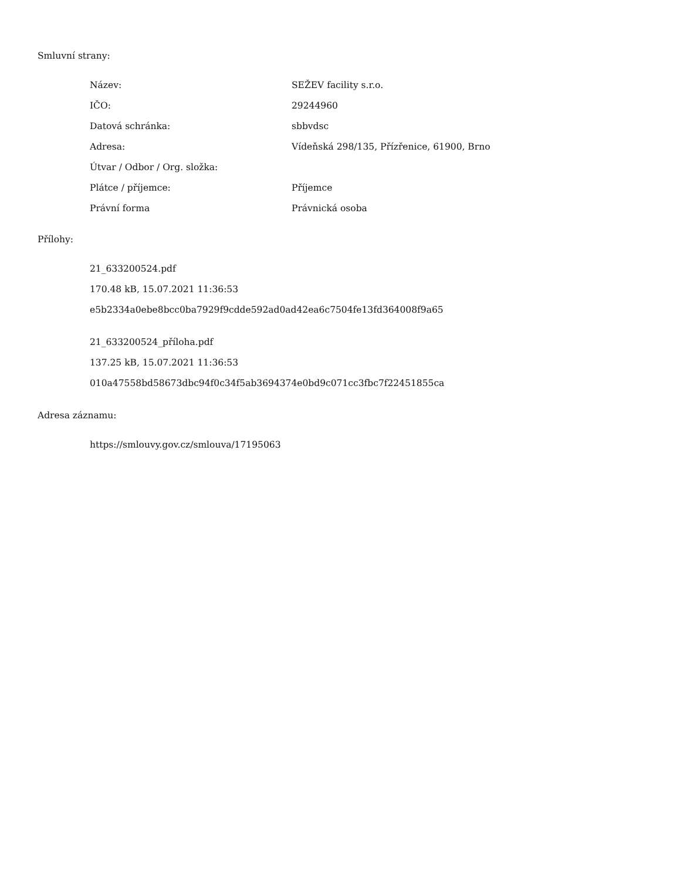Smluvní strany:
| Název: | SEŽEV facility s.r.o. |
| IČO: | 29244960 |
| Datová schránka: | sbbvdsc |
| Adresa: | Vídeňská 298/135, Přízřenice, 61900, Brno |
| Útvar / Odbor / Org. složka: | |
| Plátce / příjemce: | Příjemce |
| Právní forma | Právnická osoba |
Přílohy:
21_633200524.pdf
170.48 kB, 15.07.2021 11:36:53
e5b2334a0ebe8bcc0ba7929f9cdde592ad0ad42ea6c7504fe13fd364008f9a65
21_633200524_příloha.pdf
137.25 kB, 15.07.2021 11:36:53
010a47558bd58673dbc94f0c34f5ab3694374e0bd9c071cc3fbc7f22451855ca
Adresa záznamu:
https://smlouvy.gov.cz/smlouva/17195063